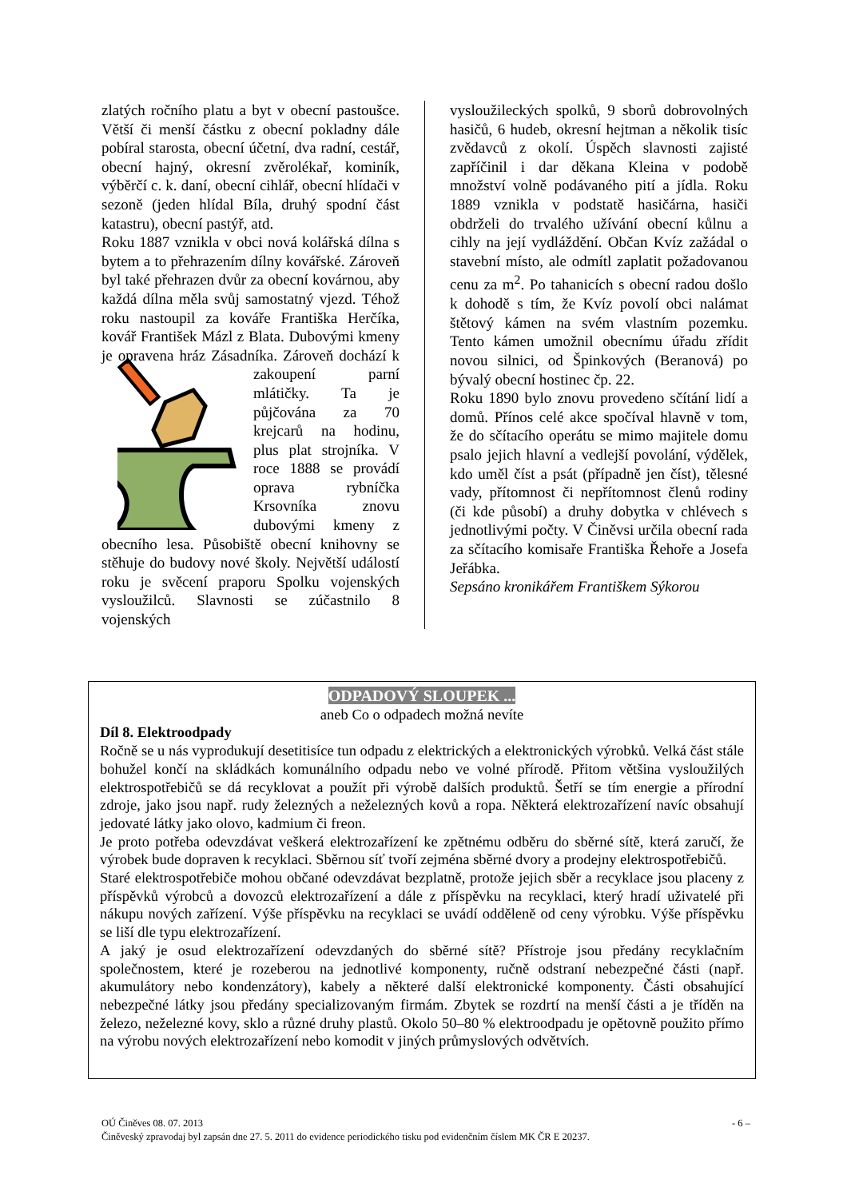zlatých ročního platu a byt v obecní pastoušce. Větší či menší částku z obecní pokladny dále pobíral starosta, obecní účetní, dva radní, cestář, obecní hajný, okresní zvěrolékař, kominík, výběrčí c. k. daní, obecní cihlář, obecní hlídači v sezoně (jeden hlídal Bíla, druhý spodní část katastru), obecní pastýř, atd.
Roku 1887 vznikla v obci nová kolářská dílna s bytem a to přehrazením dílny kovářské. Zároveň byl také přehrazen dvůr za obecní kovárnou, aby každá dílna měla svůj samostatný vjezd. Téhož roku nastoupil za kováře Františka Herčíka, kovář František Mázl z Blata. Dubovými kmeny je opravena hráz Zásadníka. Zároveň dochází k zakoupení parní mlátičky. Ta je půjčována za 70 krejcarů na hodinu, plus plat strojníka. V roce 1888 se provádí oprava rybníčka Krsovníka znovu dubovými kmeny z obecního lesa. Působiště obecní knihovny se stěhuje do budovy nové školy. Největší událostí roku je svěcení praporu Spolku vojenských vysloužilců. Slavnosti se zúčastnilo 8 vojenských
vysloužileckých spolků, 9 sborů dobrovolných hasičů, 6 hudeb, okresní hejtman a několik tisíc zvědavců z okolí. Úspěch slavnosti zajisté zapříčinil i dar děkana Kleina v podobě množství volně podávaného pití a jídla. Roku 1889 vznikla v podstatě hasičárna, hasiči obdrželi do trvalého užívání obecní kůlnu a cihly na její vydláždění. Občan Kvíz zažádal o stavební místo, ale odmítl zaplatit požadovanou cenu za m<sup>2</sup>. Po tahanicích s obecní radou došlo k dohodě s tím, že Kvíz povolí obci nalámat štětový kámen na svém vlastním pozemku. Tento kámen umožnil obecnímu úřadu zřídit novou silnici, od Špinkových (Beranová) po bývalý obecní hostinec čp. 22.
Roku 1890 bylo znovu provedeno sčítání lidí a domů. Přínos celé akce spočíval hlavně v tom, že do sčítacího operátu se mimo majitele domu psalo jejich hlavní a vedlejší povolání, výdělek, kdo uměl číst a psát (případně jen číst), tělesné vady, přítomnost či nepřítomnost členů rodiny (či kde působí) a druhy dobytka v chlévech s jednotlivými počty. V Činěvsi určila obecní rada za sčítacího komisaře Františka Řehoře a Josefa Jeřábka.
Sepsáno kronikářem Františkem Sýkorou
ODPADOVÝ SLOUPEK ...
aneb Co o odpadech možná nevíte
Díl 8. Elektroodpady
Ročně se u nás vyprodukují desetitisíce tun odpadu z elektrických a elektronických výrobků. Velká část stále bohužel končí na skládkách komunálního odpadu nebo ve volné přírodě. Přitom většina vysloužilých elektrospotřebičů se dá recyklovat a použít při výrobě dalších produktů. Šetří se tím energie a přírodní zdroje, jako jsou např. rudy železných a neželezných kovů a ropa. Některá elektrozařízení navíc obsahují jedovaté látky jako olovo, kadmium či freon.
Je proto potřeba odevzdávat veškerá elektrozařízení ke zpětnému odběru do sběrné sítě, která zaručí, že výrobek bude dopraven k recyklaci. Sběrnou síť tvoří zejména sběrné dvory a prodejny elektrospotřebičů.
Staré elektrospotřebiče mohou občané odevzdávat bezplatně, protože jejich sběr a recyklace jsou placeny z příspěvků výrobců a dovozců elektrozařízení a dále z příspěvku na recyklaci, který hradí uživatelé při nákupu nových zařízení. Výše příspěvku na recyklaci se uvádí odděleně od ceny výrobku. Výše příspěvku se liší dle typu elektrozařízení.
A jaký je osud elektrozařízení odevzdaných do sběrné sítě? Přístroje jsou předány recyklačním společnostem, které je rozeberou na jednotlivé komponenty, ručně odstraní nebezpečné části (např. akumulátory nebo kondenzátory), kabely a některé další elektronické komponenty. Části obsahující nebezpečné látky jsou předány specializovaným firmám. Zbytek se rozdrtí na menší části a je tříděn na železo, neželezné kovy, sklo a různé druhy plastů. Okolo 50–80 % elektroodpadu je opětovně použito přímo na výrobu nových elektrozařízení nebo komodit v jiných průmyslových odvětvích.
OÚ Činěves 08. 07. 2013 - 6 –
Činěveský zpravodaj byl zapsán dne 27. 5. 2011 do evidence periodického tisku pod evidenčním číslem MK ČR E 20237.